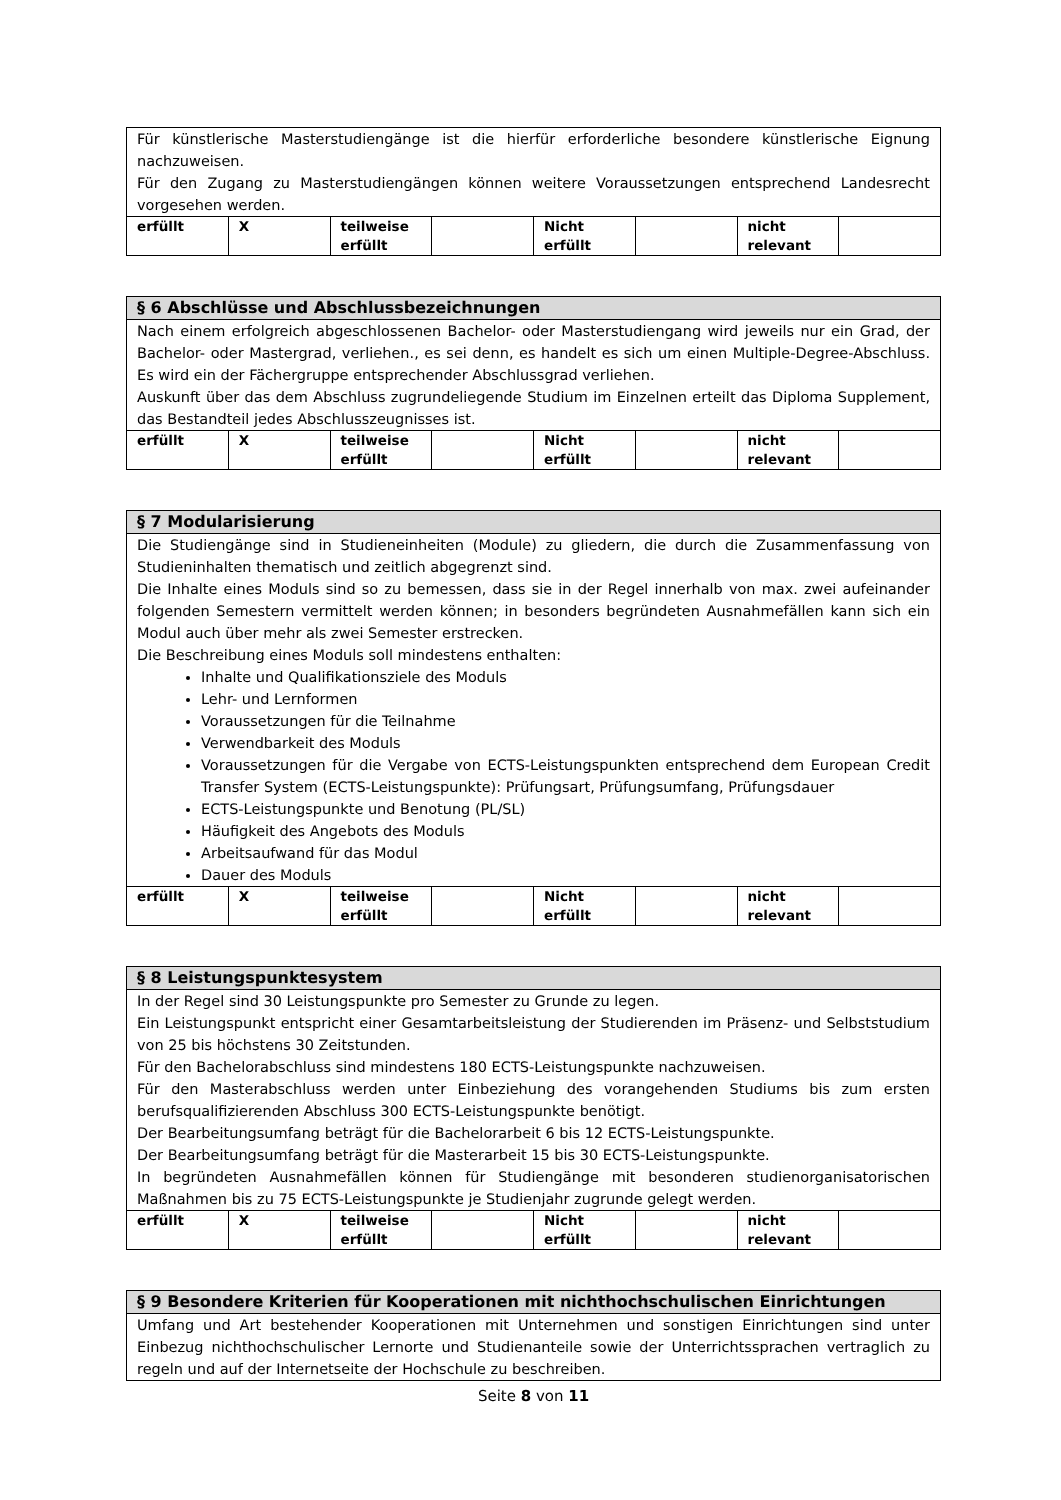| Für künstlerische Masterstudiengänge ist die hierfür erforderliche besondere künstlerische Eignung nachzuweisen. Für den Zugang zu Masterstudiengängen können weitere Voraussetzungen entsprechend Landesrecht vorgesehen werden. | | | | | | | |
| erfüllt | X | teilweise erfüllt | | Nicht erfüllt | | nicht relevant | |
| § 6 Abschlüsse und Abschlussbezeichnungen | | | | | | | |
| --- | --- | --- | --- | --- | --- | --- | --- |
| Nach einem erfolgreich abgeschlossenen Bachelor- oder Masterstudiengang wird jeweils nur ein Grad, der Bachelor- oder Mastergrad, verliehen., es sei denn, es handelt es sich um einen Multiple-Degree-Abschluss. Es wird ein der Fächergruppe entsprechender Abschlussgrad verliehen. Auskunft über das dem Abschluss zugrundeliegende Studium im Einzelnen erteilt das Diploma Supplement, das Bestandteil jedes Abschlusszeugnisses ist. | | | | | | | |
| erfüllt | X | teilweise erfüllt | | Nicht erfüllt | | nicht relevant | |
| § 7 Modularisierung | | | | | | | |
| --- | --- | --- | --- | --- | --- | --- | --- |
| Die Studiengänge sind in Studieneinheiten (Module) zu gliedern, die durch die Zusammenfassung von Studieninhalten thematisch und zeitlich abgegrenzt sind. Die Inhalte eines Moduls sind so zu bemessen, dass sie in der Regel innerhalb von max. zwei aufeinander folgenden Semestern vermittelt werden können; in besonders begründeten Ausnahmefällen kann sich ein Modul auch über mehr als zwei Semester erstrecken. Die Beschreibung eines Moduls soll mindestens enthalten: Inhalte und Qualifikationsziele des Moduls Lehr- und Lernformen Voraussetzungen für die Teilnahme Verwendbarkeit des Moduls Voraussetzungen für die Vergabe von ECTS-Leistungspunkten entsprechend dem European Credit Transfer System (ECTS-Leistungspunkte): Prüfungsart, Prüfungsumfang, Prüfungsdauer ECTS-Leistungspunkte und Benotung (PL/SL) Häufigkeit des Angebots des Moduls Arbeitsaufwand für das Modul Dauer des Moduls | | | | | | | |
| erfüllt | X | teilweise erfüllt | | Nicht erfüllt | | nicht relevant | |
| § 8 Leistungspunktesystem | | | | | | | |
| --- | --- | --- | --- | --- | --- | --- | --- |
| In der Regel sind 30 Leistungspunkte pro Semester zu Grunde zu legen. Ein Leistungspunkt entspricht einer Gesamtarbeitsleistung der Studierenden im Präsenz- und Selbststudium von 25 bis höchstens 30 Zeitstunden. Für den Bachelorabschluss sind mindestens 180 ECTS-Leistungspunkte nachzuweisen. Für den Masterabschluss werden unter Einbeziehung des vorangehenden Studiums bis zum ersten berufsqualifizierenden Abschluss 300 ECTS-Leistungspunkte benötigt. Der Bearbeitungsumfang beträgt für die Bachelorarbeit 6 bis 12 ECTS-Leistungspunkte. Der Bearbeitungsumfang beträgt für die Masterarbeit 15 bis 30 ECTS-Leistungspunkte. In begründeten Ausnahmefällen können für Studiengänge mit besonderen studienorganisatorischen Maßnahmen bis zu 75 ECTS-Leistungspunkte je Studienjahr zugrunde gelegt werden. | | | | | | | |
| erfüllt | X | teilweise erfüllt | | Nicht erfüllt | | nicht relevant | |
| § 9 Besondere Kriterien für Kooperationen mit nichthochschulischen Einrichtungen |
| --- |
| Umfang und Art bestehender Kooperationen mit Unternehmen und sonstigen Einrichtungen sind unter Einbezug nichthochschulischer Lernorte und Studienanteile sowie der Unterrichtssprachen vertraglich zu regeln und auf der Internetseite der Hochschule zu beschreiben. |
Seite 8 von 11